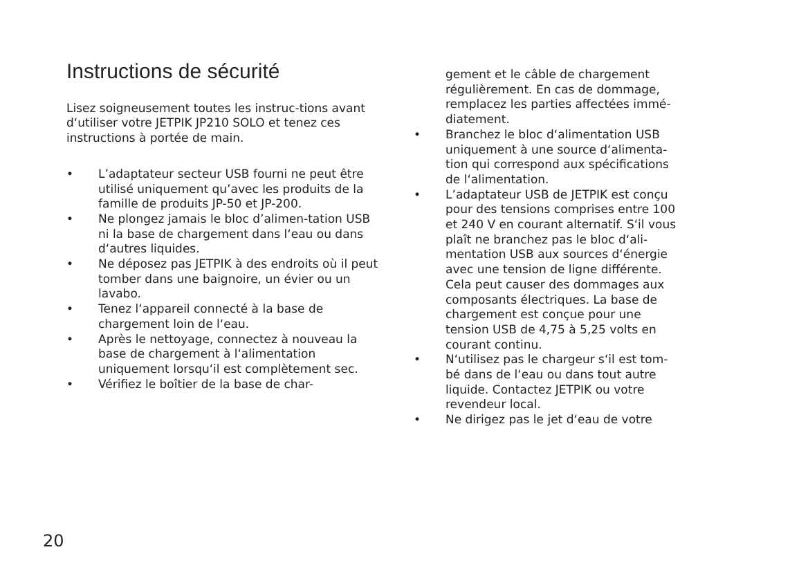Instructions de sécurité
Lisez soigneusement toutes les instruc-tions avant d‘utiliser votre JETPIK JP210 SOLO et tenez ces instructions à portée de main.
• L’adaptateur secteur USB fourni ne peut être utilisé uniquement qu’avec les produits de la famille de produits JP-50 et JP-200.
• Ne plongez jamais le bloc d’alimen-tation USB ni la base de chargement dans l‘eau ou dans d‘autres liquides.
• Ne déposez pas JETPIK à des endroits où il peut tomber dans une baignoire, un évier ou un lavabo.
• Tenez l‘appareil connecté à la base de chargement loin de l‘eau.
• Après le nettoyage, connectez à nouveau la base de chargement à l‘alimentation uniquement lorsqu‘il est complètement sec.
• Vérifiez le boîtier de la base de char-
gement et le câble de chargement régulièrement. En cas de dommage, remplacez les parties affectées immé-diatement.
• Branchez le bloc d‘alimentation USB uniquement à une source d‘alimenta-tion qui correspond aux spécifications de l‘alimentation.
• L’adaptateur USB de JETPIK est conçu pour des tensions comprises entre 100 et 240 V en courant alternatif. S‘il vous plaît ne branchez pas le bloc d‘ali-mentation USB aux sources d‘énergie avec une tension de ligne différente. Cela peut causer des dommages aux composants électriques. La base de chargement est conçue pour une tension USB de 4,75 à 5,25 volts en courant continu.
• N‘utilisez pas le chargeur s‘il est tom-bé dans de l‘eau ou dans tout autre liquide. Contactez JETPIK ou votre revendeur local.
• Ne dirigez pas le jet d‘eau de votre
20